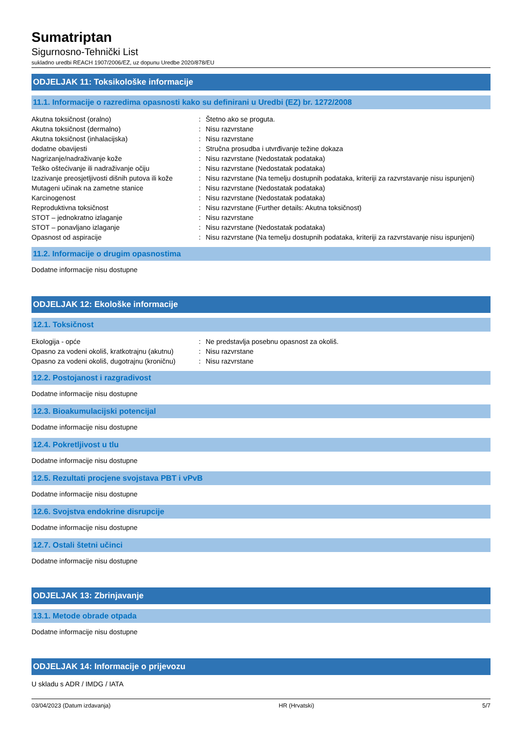Sumatriptan
Sigurnosno-Tehnički List
sukladno uredbi REACH 1907/2006/EZ, uz dopunu Uredbe 2020/878/EU
ODJELJAK 11: Toksikološke informacije
11.1. Informacije o razredima opasnosti kako su definirani u Uredbi (EZ) br. 1272/2008
| Akutna toksičnost (oralno) | : | Štetno ako se proguta. |
| Akutna toksičnost (dermalno) | : | Nisu razvrstane |
| Akutna toksičnost (inhalacijska) | : | Nisu razvrstane |
| dodatne obavijesti | : | Stručna prosudba i utvrđivanje težine dokaza |
| Nagrizanje/nadraživanje kože | : | Nisu razvrstane (Nedostatak podataka) |
| Teško oštećivanje ili nadraživanje očiju | : | Nisu razvrstane (Nedostatak podataka) |
| Izazivanje preosjetljivosti dišnih putova ili kože | : | Nisu razvrstane (Na temelju dostupnih podataka, kriteriji za razvrstavanje nisu ispunjeni) |
| Mutageni učinak na zametne stanice | : | Nisu razvrstane (Nedostatak podataka) |
| Karcinogenost | : | Nisu razvrstane (Nedostatak podataka) |
| Reproduktivna toksičnost | : | Nisu razvrstane (Further details: Akutna toksičnost) |
| STOT – jednokratno izlaganje | : | Nisu razvrstane |
| STOT – ponavljano izlaganje | : | Nisu razvrstane (Nedostatak podataka) |
| Opasnost od aspiracije | : | Nisu razvrstane (Na temelju dostupnih podataka, kriteriji za razvrstavanje nisu ispunjeni) |
11.2. Informacije o drugim opasnostima
Dodatne informacije nisu dostupne
ODJELJAK 12: Ekološke informacije
12.1. Toksičnost
| Ekologija - opće | : | Ne predstavlja posebnu opasnost za okoliš. |
| Opasno za vodeni okoliš, kratkotrajnu (akutnu) | : | Nisu razvrstane |
| Opasno za vodeni okoliš, dugotrajnu (kroničnu) | : | Nisu razvrstane |
12.2. Postojanost i razgradivost
Dodatne informacije nisu dostupne
12.3. Bioakumulacijski potencijal
Dodatne informacije nisu dostupne
12.4. Pokretljivost u tlu
Dodatne informacije nisu dostupne
12.5. Rezultati procjene svojstava PBT i vPvB
Dodatne informacije nisu dostupne
12.6. Svojstva endokrine disrupcije
Dodatne informacije nisu dostupne
12.7. Ostali štetni učinci
Dodatne informacije nisu dostupne
ODJELJAK 13: Zbrinjavanje
13.1. Metode obrade otpada
Dodatne informacije nisu dostupne
ODJELJAK 14: Informacije o prijevozu
U skladu s ADR / IMDG / IATA
03/04/2023 (Datum izdavanja) HR (Hrvatski) 5/7